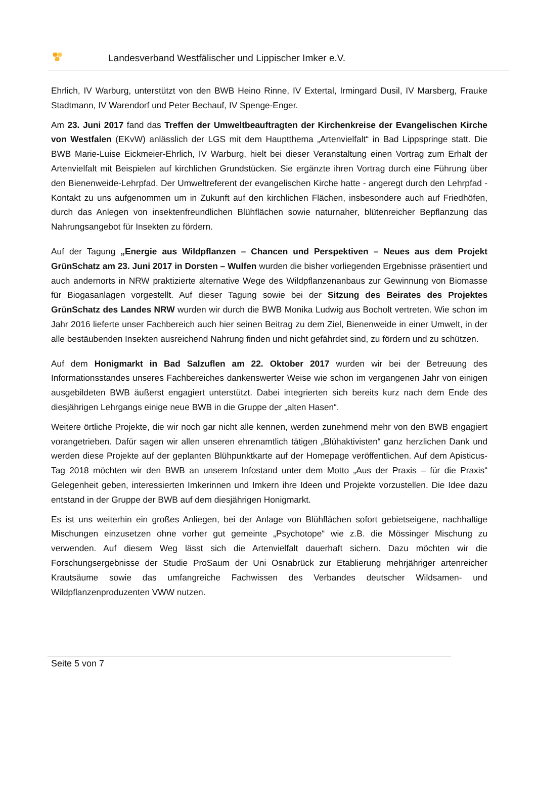Landesverband Westfälischer und Lippischer Imker e.V.
Ehrlich, IV Warburg, unterstützt von den BWB Heino Rinne, IV Extertal, Irmingard Dusil, IV Marsberg, Frauke Stadtmann, IV Warendorf und Peter Bechauf, IV Spenge-Enger.
Am 23. Juni 2017 fand das Treffen der Umweltbeauftragten der Kirchenkreise der Evangelischen Kirche von Westfalen (EKvW) anlässlich der LGS mit dem Hauptthema „Artenvielfalt“ in Bad Lippspringe statt. Die BWB Marie-Luise Eickmeier-Ehrlich, IV Warburg, hielt bei dieser Veranstaltung einen Vortrag zum Erhalt der Artenvielfalt mit Beispielen auf kirchlichen Grundstücken. Sie ergänzte ihren Vortrag durch eine Führung über den Bienenweide-Lehrpfad. Der Umweltreferent der evangelischen Kirche hatte - angeregt durch den Lehrpfad - Kontakt zu uns aufgenommen um in Zukunft auf den kirchlichen Flächen, insbesondere auch auf Friedhöfen, durch das Anlegen von insektenfreundlichen Blühflächen sowie naturnaher, blütenreicher Bepflanzung das Nahrungsangebot für Insekten zu fördern.
Auf der Tagung „Energie aus Wildpflanzen – Chancen und Perspektiven – Neues aus dem Projekt GrünSchatz am 23. Juni 2017 in Dorsten – Wulfen wurden die bisher vorliegenden Ergebnisse präsentiert und auch andernorts in NRW praktizierte alternative Wege des Wildpflanzenanbaus zur Gewinnung von Biomasse für Biogasanlagen vorgestellt. Auf dieser Tagung sowie bei der Sitzung des Beirates des Projektes GrünSchatz des Landes NRW wurden wir durch die BWB Monika Ludwig aus Bocholt vertreten. Wie schon im Jahr 2016 lieferte unser Fachbereich auch hier seinen Beitrag zu dem Ziel, Bienenweide in einer Umwelt, in der alle bestäubenden Insekten ausreichend Nahrung finden und nicht gefährdet sind, zu fördern und zu schützen.
Auf dem Honigmarkt in Bad Salzuflen am 22. Oktober 2017 wurden wir bei der Betreuung des Informationsstandes unseres Fachbereiches dankenswerter Weise wie schon im vergangenen Jahr von einigen ausgebildeten BWB äußerst engagiert unterstützt. Dabei integrierten sich bereits kurz nach dem Ende des diesjährigen Lehrgangs einige neue BWB in die Gruppe der „alten Hasen“.
Weitere örtliche Projekte, die wir noch gar nicht alle kennen, werden zunehmend mehr von den BWB engagiert vorangetrieben. Dafür sagen wir allen unseren ehrenamtlich tätigen „Blühaktivisten“ ganz herzlichen Dank und werden diese Projekte auf der geplanten Blühpunktkarte auf der Homepage veröffentlichen. Auf dem Apisticus-Tag 2018 möchten wir den BWB an unserem Infostand unter dem Motto „Aus der Praxis – für die Praxis“ Gelegenheit geben, interessierten Imkerinnen und Imkern ihre Ideen und Projekte vorzustellen. Die Idee dazu entstand in der Gruppe der BWB auf dem diesjährigen Honigmarkt.
Es ist uns weiterhin ein großes Anliegen, bei der Anlage von Blühflächen sofort gebietseigene, nachhaltige Mischungen einzusetzen ohne vorher gut gemeinte „Psychotope“ wie z.B. die Mössinger Mischung zu verwenden. Auf diesem Weg lässt sich die Artenvielfalt dauerhaft sichern. Dazu möchten wir die Forschungsergebnisse der Studie ProSaum der Uni Osnabrück zur Etablierung mehrjähriger artenreicher Krautsäume sowie das umfangreiche Fachwissen des Verbandes deutscher Wildsamen- und Wildpflanzenproduzenten VWW nutzen.
Seite 5 von 7